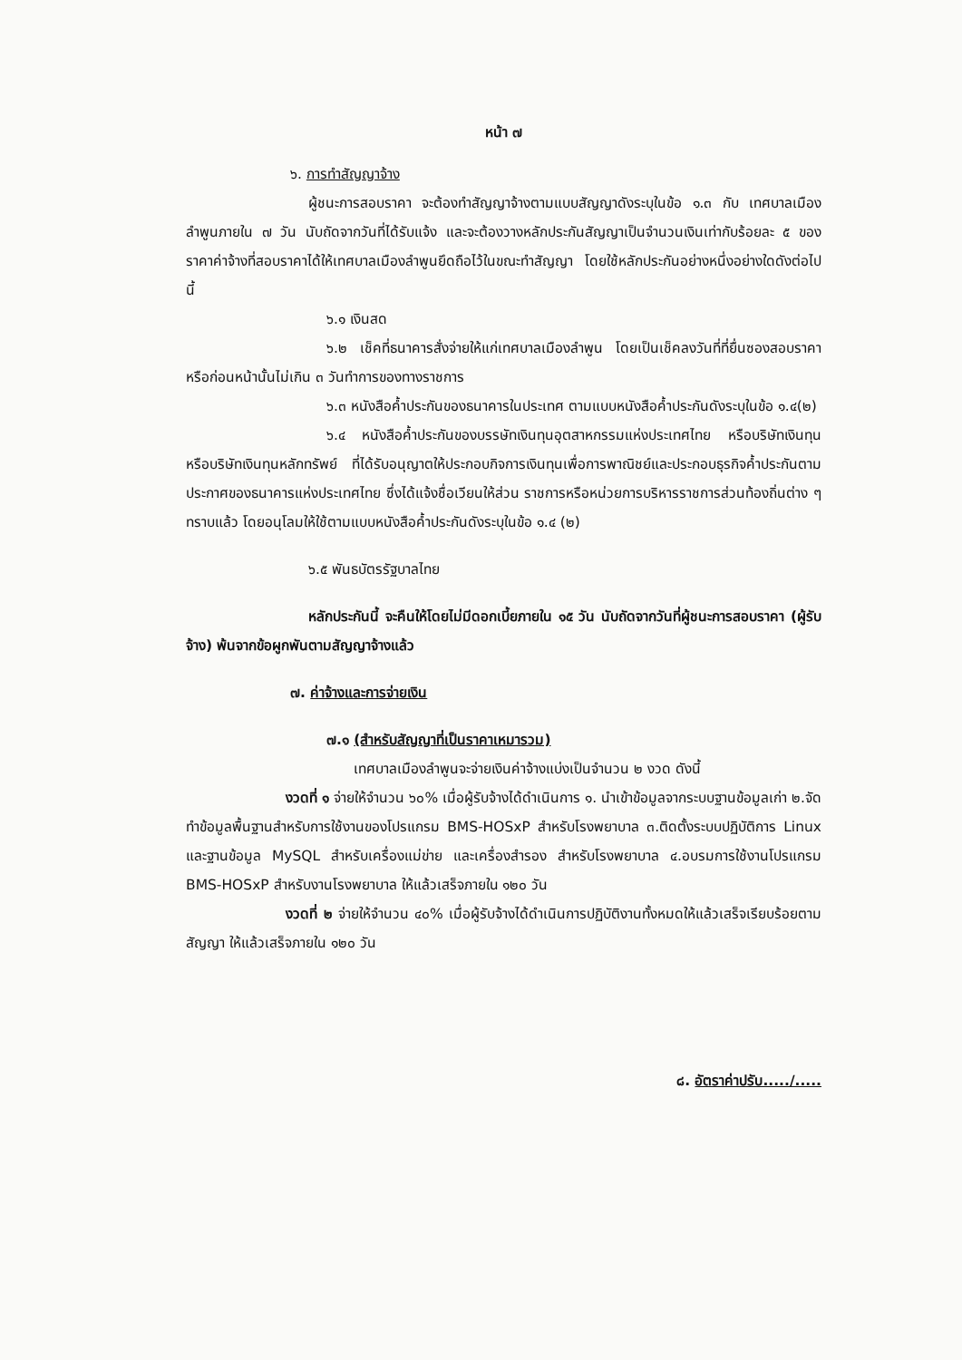หน้า ๗
๖. การทำสัญญาจ้าง
ผู้ชนะการสอบราคา จะต้องทำสัญญาจ้างตามแบบสัญญาดังระบุในข้อ ๑.๓ กับ เทศบาลเมืองลำพูนภายใน ๗ วัน นับถัดจากวันที่ได้รับแจ้ง และจะต้องวางหลักประกันสัญญาเป็นจำนวนเงินเท่ากับร้อยละ ๕ ของราคาค่าจ้างที่สอบราคาได้ให้เทศบาลเมืองลำพูนยึดถือไว้ในขณะทำสัญญา โดยใช้หลักประกันอย่างหนึ่งอย่างใดดังต่อไปนี้
๖.๑ เงินสด
๖.๒ เช็คที่ธนาคารสั่งจ่ายให้แก่เทศบาลเมืองลำพูน โดยเป็นเช็คลงวันที่ที่ยื่นซองสอบราคาหรือก่อนหน้านั้นไม่เกิน ๓ วันทำการของทางราชการ
๖.๓ หนังสือค้ำประกันของธนาคารในประเทศ ตามแบบหนังสือค้ำประกันดังระบุในข้อ ๑.๔(๒)
๖.๔ หนังสือค้ำประกันของบรรษัทเงินทุนอุตสาหกรรมแห่งประเทศไทย หรือบริษัทเงินทุน หรือบริษัทเงินทุนหลักทรัพย์ ที่ได้รับอนุญาตให้ประกอบกิจการเงินทุนเพื่อการพาณิชย์และประกอบธุรกิจค้ำประกันตามประกาศของธนาคารแห่งประเทศไทย ซึ่งได้แจ้งชื่อเวียนให้ส่วน ราชการหรือหน่วยการบริหารราชการส่วนท้องถิ่นต่าง ๆ ทราบแล้ว โดยอนุโลมให้ใช้ตามแบบหนังสือค้ำประกันดังระบุในข้อ ๑.๔ (๒)
๖.๕ พันธบัตรรัฐบาลไทย
หลักประกันนี้ จะคืนให้โดยไม่มีดอกเบี้ยภายใน ๑๕ วัน นับถัดจากวันที่ผู้ชนะการสอบราคา (ผู้รับจ้าง) พ้นจากข้อผูกพันตามสัญญาจ้างแล้ว
๗. ค่าจ้างและการจ่ายเงิน
๗.๑ (สำหรับสัญญาที่เป็นราคาเหมารวม)
เทศบาลเมืองลำพูนจะจ่ายเงินค่าจ้างแบ่งเป็นจำนวน ๒ งวด ดังนี้
งวดที่ ๑ จ่ายให้จำนวน ๖๐% เมื่อผู้รับจ้างได้ดำเนินการ ๑. นำเข้าข้อมูลจากระบบฐานข้อมูลเก่า ๒.จัดทำข้อมูลพื้นฐานสำหรับการใช้งานของโปรแกรม BMS-HOSxP สำหรับโรงพยาบาล ๓.ติดตั้งระบบปฏิบัติการ Linux และฐานข้อมูล MySQL สำหรับเครื่องแม่ข่าย และเครื่องสำรอง สำหรับโรงพยาบาล ๔.อบรมการใช้งานโปรแกรม BMS-HOSxP สำหรับงานโรงพยาบาล ให้แล้วเสร็จภายใน ๑๒๐ วัน
งวดที่ ๒ จ่ายให้จำนวน ๔๐% เมื่อผู้รับจ้างได้ดำเนินการปฏิบัติงานทั้งหมดให้แล้วเสร็จเรียบร้อยตามสัญญา ให้แล้วเสร็จภายใน ๑๒๐ วัน
๘. อัตราค่าปรับ...../.....